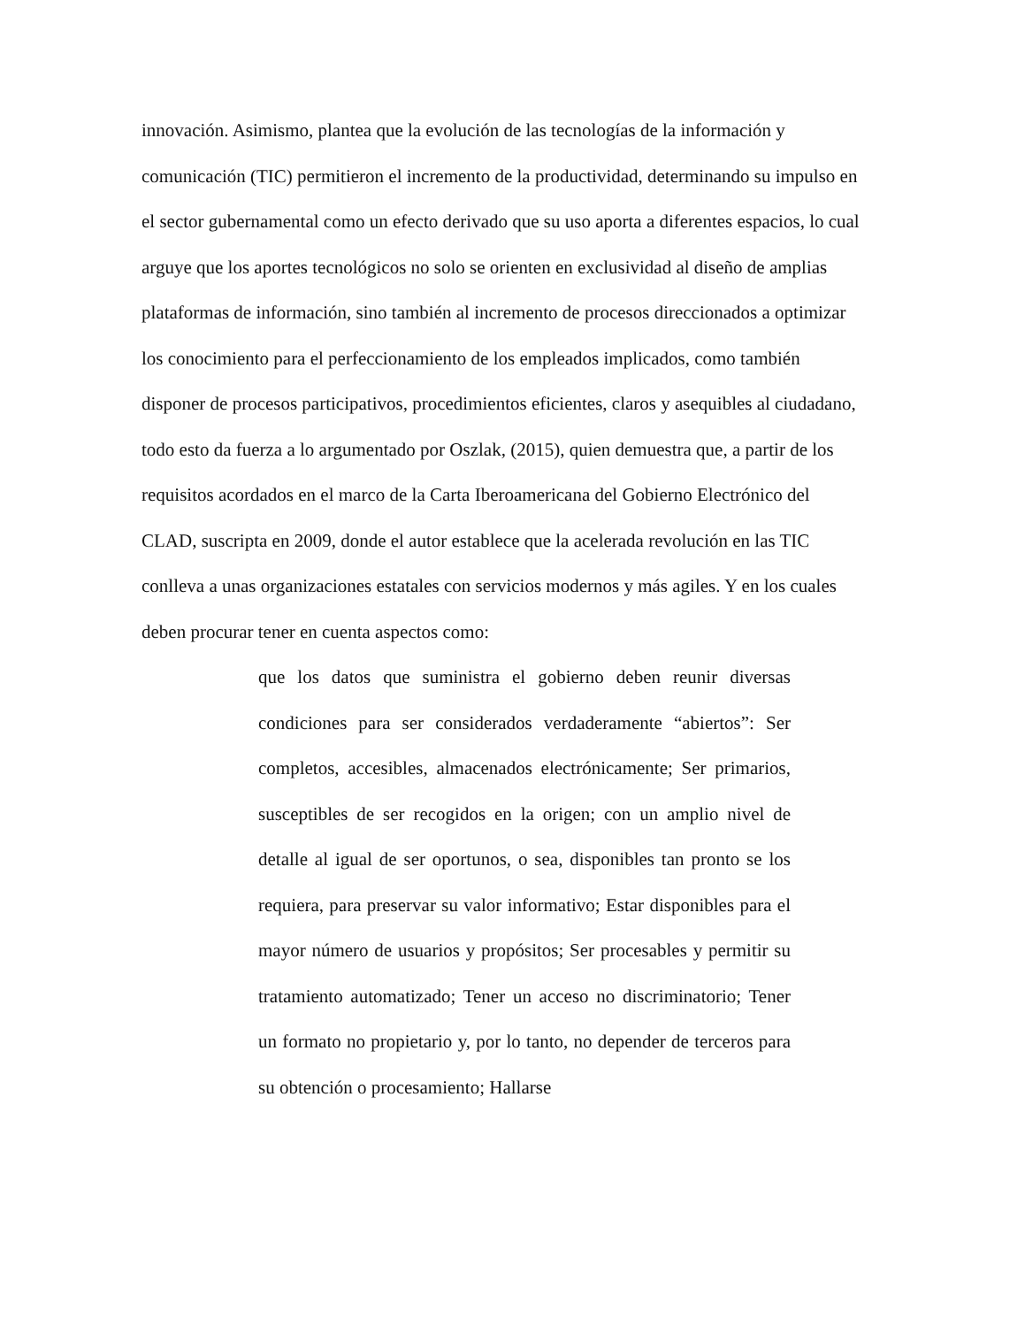innovación. Asimismo, plantea que la evolución de las tecnologías de la información y comunicación (TIC) permitieron el incremento de la productividad, determinando su impulso en el sector gubernamental como un efecto derivado que su uso aporta a diferentes espacios, lo cual arguye que los aportes tecnológicos no solo se orienten en exclusividad al diseño de amplias plataformas de información, sino también al incremento de procesos direccionados a optimizar los conocimiento para el perfeccionamiento de los empleados implicados, como también disponer de procesos participativos, procedimientos eficientes, claros y asequibles al ciudadano, todo esto da fuerza a lo argumentado por Oszlak, (2015), quien demuestra que, a partir de los requisitos acordados en el marco de la Carta Iberoamericana del Gobierno Electrónico del CLAD, suscripta en 2009, donde el autor establece que la acelerada revolución en las TIC conlleva a unas organizaciones estatales con servicios modernos y más agiles. Y en los cuales deben procurar tener en cuenta aspectos como:
que los datos que suministra el gobierno deben reunir diversas condiciones para ser considerados verdaderamente “abiertos”: Ser completos, accesibles, almacenados electrónicamente; Ser primarios, susceptibles de ser recogidos en la origen; con un amplio nivel de detalle al igual de ser oportunos, o sea, disponibles tan pronto se los requiera, para preservar su valor informativo; Estar disponibles para el mayor número de usuarios y propósitos; Ser procesables y permitir su tratamiento automatizado; Tener un acceso no discriminatorio; Tener un formato no propietario y, por lo tanto, no depender de terceros para su obtención o procesamiento; Hallarse